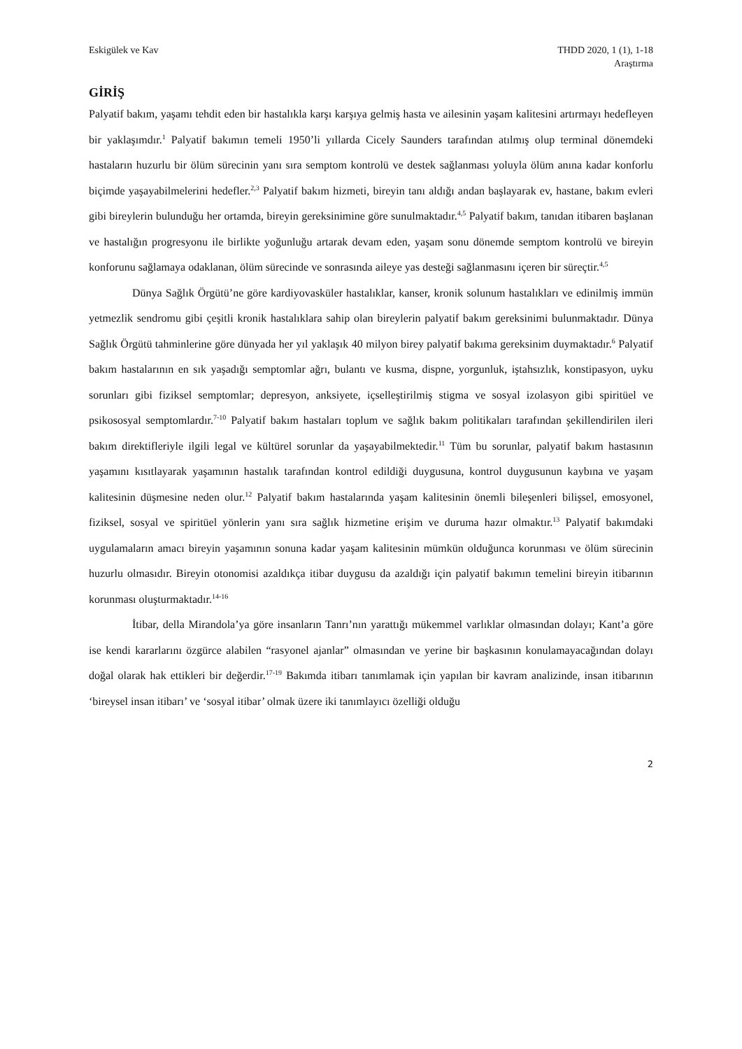Eskigülek ve Kav THDD 2020, 1 (1), 1-18
Araştırma
GİRİŞ
Palyatif bakım, yaşamı tehdit eden bir hastalıkla karşı karşıya gelmiş hasta ve ailesinin yaşam kalitesini artırmayı hedefleyen bir yaklaşımdır.<sup>1</sup> Palyatif bakımın temeli 1950’li yıllarda Cicely Saunders tarafından atılmış olup terminal dönemdeki hastaların huzurlu bir ölüm sürecinin yanı sıra semptom kontrolü ve destek sağlanması yoluyla ölüm anına kadar konforlu biçimde yaşayabilmelerini hedefler.<sup>2,3</sup> Palyatif bakım hizmeti, bireyin tanı aldığı andan başlayarak ev, hastane, bakım evleri gibi bireylerin bulunduğu her ortamda, bireyin gereksinimine göre sunulmaktadır.<sup>4,5</sup> Palyatif bakım, tanıdan itibaren başlanan ve hastalığın progresyonu ile birlikte yoğunluğu artarak devam eden, yaşam sonu dönemde semptom kontrolü ve bireyin konforunu sağlamaya odaklanan, ölüm sürecinde ve sonrasında aileye yas desteği sağlanmasını içeren bir süreçtir.<sup>4,5</sup>
Dünya Sağlık Örgütü’ne göre kardiyovasküler hastalıklar, kanser, kronik solunum hastalıkları ve edinilmiş immün yetmezlik sendromu gibi çeşitli kronik hastalıklara sahip olan bireylerin palyatif bakım gereksinimi bulunmaktadır. Dünya Sağlık Örgütü tahminlerine göre dünyada her yıl yaklaşık 40 milyon birey palyatif bakıma gereksinim duymaktadır.<sup>6</sup> Palyatif bakım hastalarının en sık yaşadığı semptomlar ağrı, bulantı ve kusma, dispne, yorgunluk, iştahsızlık, konstipasyon, uyku sorunları gibi fiziksel semptomlar; depresyon, anksiyete, içselleştirilmiş stigma ve sosyal izolasyon gibi spiritüel ve psikososyal semptomlardır.<sup>7-10</sup> Palyatif bakım hastaları toplum ve sağlık bakım politikaları tarafından şekillendirilen ileri bakım direktifleriyle ilgili legal ve kültürel sorunlar da yaşayabilmektedir.<sup>11</sup> Tüm bu sorunlar, palyatif bakım hastasının yaşamını kısıtlayarak yaşamının hastalık tarafından kontrol edildiği duygusuna, kontrol duygusunun kaybına ve yaşam kalitesinin düşmesine neden olur.<sup>12</sup> Palyatif bakım hastalarında yaşam kalitesinin önemli bileşenleri bilişsel, emosyonel, fiziksel, sosyal ve spiritüel yönlerin yanı sıra sağlık hizmetine erişim ve duruma hazır olmaktır.<sup>13</sup> Palyatif bakımdaki uygulamaların amacı bireyin yaşamının sonuna kadar yaşam kalitesinin mümkün olduğunca korunması ve ölüm sürecinin huzurlu olmasıdır. Bireyin otonomisi azaldıkça itibar duygusu da azaldığı için palyatif bakımın temelini bireyin itibarının korunması oluşturmaktadır.<sup>14-16</sup>
İtibar, della Mirandola’ya göre insanların Tanrı’nın yarattığı mükemmel varlıklar olmasından dolayı; Kant’a göre ise kendi kararlarını özgürce alabilen “rasyonel ajanlar” olmasından ve yerine bir başkasının konulamayacağından dolayı doğal olarak hak ettikleri bir değerdir.<sup>17-19</sup> Bakımda itibarı tanımlamak için yapılan bir kavram analizinde, insan itibarının ‘bireysel insan itibarı’ ve ‘sosyal itibar’ olmak üzere iki tanımlayıcı özelliği olduğu
2